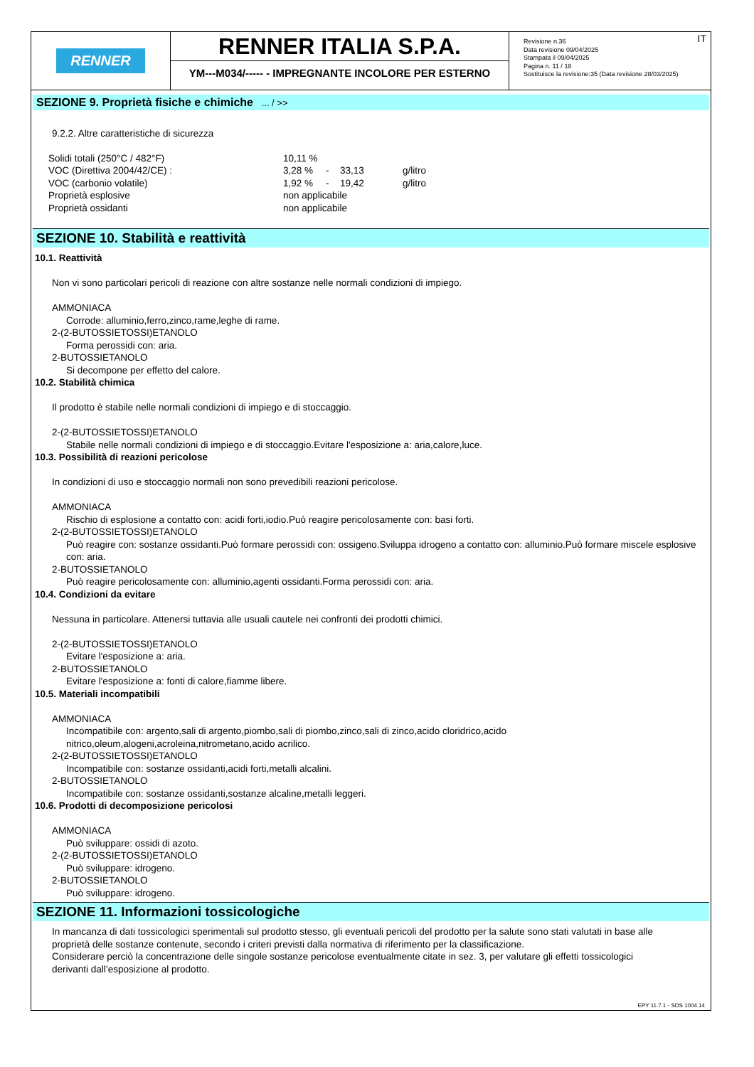RENNER
RENNER ITALIA S.P.A.
YM---M034/----- - IMPREGNANTE INCOLORE PER ESTERNO
IT Revisione n.36
Data revisione 09/04/2025
Stampata il 09/04/2025
Pagina n. 11 / 18
Sostituisce la revisione:35 (Data revisione 28/03/2025)
SEZIONE 9. Proprietà fisiche e chimiche ... / >>
9.2.2. Altre caratteristiche di sicurezza
| Solidi totali (250°C / 482°F) | 10,11 % | | | |
| VOC (Direttiva 2004/42/CE) : | 3,28 % | - | 33,13 | g/litro |
| VOC (carbonio volatile) | 1,92 % | - | 19,42 | g/litro |
| Proprietà esplosive | non applicabile | | | |
| Proprietà ossidanti | non applicabile | | | |
SEZIONE 10. Stabilità e reattività
10.1. Reattività
Non vi sono particolari pericoli di reazione con altre sostanze nelle normali condizioni di impiego.
AMMONIACA
Corrode: alluminio,ferro,zinco,rame,leghe di rame.
2-(2-BUTOSSIETOSSI)ETANOLO
Forma perossidi con: aria.
2-BUTOSSIETANOLO
Si decompone per effetto del calore.
10.2. Stabilità chimica
Il prodotto è stabile nelle normali condizioni di impiego e di stoccaggio.
2-(2-BUTOSSIETOSSI)ETANOLO
Stabile nelle normali condizioni di impiego e di stoccaggio.Evitare l'esposizione a: aria,calore,luce.
10.3. Possibilità di reazioni pericolose
In condizioni di uso e stoccaggio normali non sono prevedibili reazioni pericolose.
AMMONIACA
Rischio di esplosione a contatto con: acidi forti,iodio.Può reagire pericolosamente con: basi forti.
2-(2-BUTOSSIETOSSI)ETANOLO
Può reagire con: sostanze ossidanti.Può formare perossidi con: ossigeno.Sviluppa idrogeno a contatto con: alluminio.Può formare miscele esplosive con: aria.
2-BUTOSSIETANOLO
Può reagire pericolosamente con: alluminio,agenti ossidanti.Forma perossidi con: aria.
10.4. Condizioni da evitare
Nessuna in particolare. Attenersi tuttavia alle usuali cautele nei confronti dei prodotti chimici.
2-(2-BUTOSSIETOSSI)ETANOLO
Evitare l'esposizione a: aria.
2-BUTOSSIETANOLO
Evitare l'esposizione a: fonti di calore,fiamme libere.
10.5. Materiali incompatibili
AMMONIACA
Incompatibile con: argento,sali di argento,piombo,sali di piombo,zinco,sali di zinco,acido cloridrico,acido
nitrico,oleum,alogeni,acroleina,nitrometano,acido acrilico.
2-(2-BUTOSSIETOSSI)ETANOLO
Incompatibile con: sostanze ossidanti,acidi forti,metalli alcalini.
2-BUTOSSIETANOLO
Incompatibile con: sostanze ossidanti,sostanze alcaline,metalli leggeri.
10.6. Prodotti di decomposizione pericolosi
AMMONIACA
Può sviluppare: ossidi di azoto.
2-(2-BUTOSSIETOSSI)ETANOLO
Può sviluppare: idrogeno.
2-BUTOSSIETANOLO
Può sviluppare: idrogeno.
SEZIONE 11. Informazioni tossicologiche
In mancanza di dati tossicologici sperimentali sul prodotto stesso, gli eventuali pericoli del prodotto per la salute sono stati valutati in base alle proprietà delle sostanze contenute, secondo i criteri previsti dalla normativa di riferimento per la classificazione.
Considerare perciò la concentrazione delle singole sostanze pericolose eventualmente citate in sez. 3, per valutare gli effetti tossicologici derivanti dall’esposizione al prodotto.
EPY 11.7.1 - SDS 1004.14